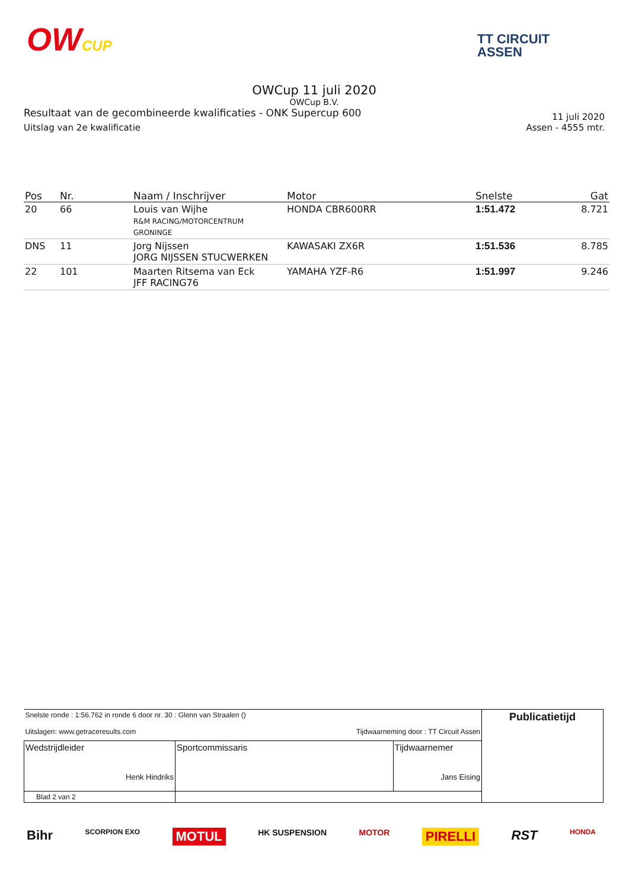OWCUP
TT CIRCUIT
ASSEN
OWCup 11 juli 2020
OWCup B.V.
Resultaat van de gecombineerde kwalificaties - ONK Supercup 600 11 juli 2020
Uitslag van 2e kwalificatie Assen - 4555 mtr.
| Pos | Nr. | Naam / Inschrijver | Motor | Snelste | Gat |
| --- | --- | --- | --- | --- | --- |
| 20 | 66 | Louis van Wijhe R&M RACING/MOTORCENTRUM GRONINGE | HONDA CBR600RR | 1:51.472 | 8.721 |
| DNS | 11 | Jorg Nijssen JORG NIJSSEN STUCWERKEN | KAWASAKI ZX6R | 1:51.536 | 8.785 |
| 22 | 101 | Maarten Ritsema van Eck JFF RACING76 | YAMAHA YZF-R6 | 1:51.997 | 9.246 |
| Snelste ronde : 1:56.762 in ronde 6 door nr. 30 : Glenn van Straalen () Uitslagen: www.getraceresults.com Tijdwaarneming door : TT Circuit Assen | | | Publicatietijd |
| Wedstrijdleider Henk Hindriks | Sportcommissaris | Tijdwaarnemer Jans Eising | |
| Blad 2 van 2 | | | |
Bihr SCORPION EXO MOTUL HK SUSPENSION MOTOR PIRELLI RST HONDA